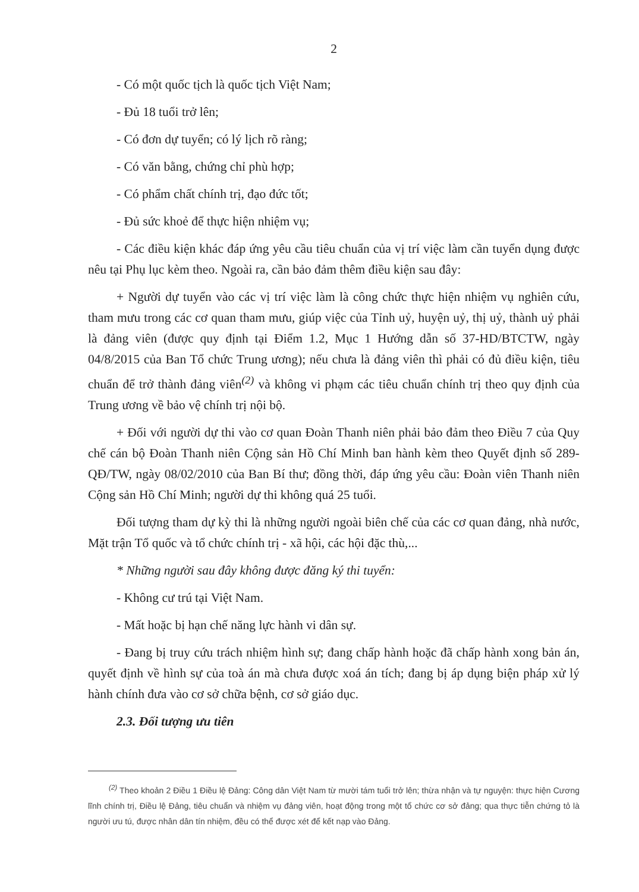2
- Có một quốc tịch là quốc tịch Việt Nam;
- Đủ 18 tuổi trở lên;
- Có đơn dự tuyển; có lý lịch rõ ràng;
- Có văn bằng, chứng chỉ phù hợp;
- Có phẩm chất chính trị, đạo đức tốt;
- Đủ sức khoẻ để thực hiện nhiệm vụ;
- Các điều kiện khác đáp ứng yêu cầu tiêu chuẩn của vị trí việc làm cần tuyển dụng được nêu tại Phụ lục kèm theo. Ngoài ra, cần bảo đảm thêm điều kiện sau đây:
+ Người dự tuyển vào các vị trí việc làm là công chức thực hiện nhiệm vụ nghiên cứu, tham mưu trong các cơ quan tham mưu, giúp việc của Tỉnh uỷ, huyện uỷ, thị uỷ, thành uỷ phải là đảng viên (được quy định tại Điểm 1.2, Mục 1 Hướng dẫn số 37-HD/BTCTW, ngày 04/8/2015 của Ban Tổ chức Trung ương); nếu chưa là đảng viên thì phải có đủ điều kiện, tiêu chuẩn để trở thành đảng viên<sup>(2)</sup> và không vi phạm các tiêu chuẩn chính trị theo quy định của Trung ương về bảo vệ chính trị nội bộ.
+ Đối với người dự thi vào cơ quan Đoàn Thanh niên phải bảo đảm theo Điều 7 của Quy chế cán bộ Đoàn Thanh niên Cộng sản Hồ Chí Minh ban hành kèm theo Quyết định số 289-QĐ/TW, ngày 08/02/2010 của Ban Bí thư; đồng thời, đáp ứng yêu cầu: Đoàn viên Thanh niên Cộng sản Hồ Chí Minh; người dự thi không quá 25 tuổi.
Đối tượng tham dự kỳ thi là những người ngoài biên chế của các cơ quan đảng, nhà nước, Mặt trận Tổ quốc và tổ chức chính trị - xã hội, các hội đặc thù,...
* Những người sau đây không được đăng ký thi tuyển:
- Không cư trú tại Việt Nam.
- Mất hoặc bị hạn chế năng lực hành vi dân sự.
- Đang bị truy cứu trách nhiệm hình sự; đang chấp hành hoặc đã chấp hành xong bản án, quyết định về hình sự của toà án mà chưa được xoá án tích; đang bị áp dụng biện pháp xử lý hành chính đưa vào cơ sở chữa bệnh, cơ sở giáo dục.
2.3. Đối tượng ưu tiên
<sup>(2)</sup> Theo khoản 2 Điều 1 Điều lệ Đảng: Công dân Việt Nam từ mười tám tuổi trở lên; thừa nhận và tự nguyện: thực hiện Cương lĩnh chính trị, Điều lệ Đảng, tiêu chuẩn và nhiệm vụ đảng viên, hoạt động trong một tổ chức cơ sở đảng; qua thực tiễn chứng tỏ là người ưu tú, được nhân dân tín nhiệm, đều có thể được xét để kết nạp vào Đảng.